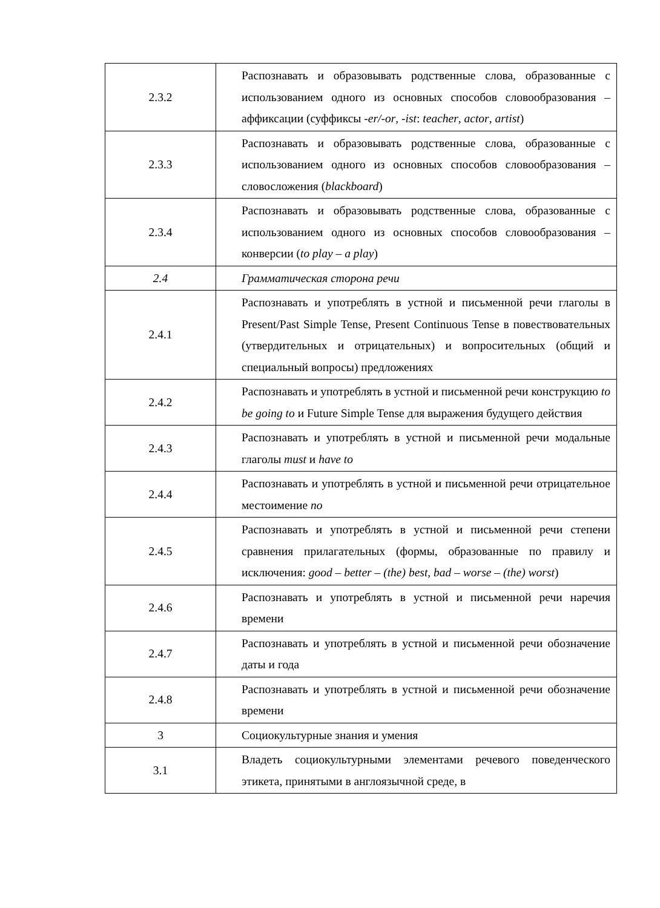| 2.3.2 | Распознавать и образовывать родственные слова, образованные с использованием одного из основных способов словообразования – аффиксации (суффиксы -er/-or , -ist : teacher , actor , artist ) |
| 2.3.3 | Распознавать и образовывать родственные слова, образованные с использованием одного из основных способов словообразования – словосложения ( blackboard ) |
| 2.3.4 | Распознавать и образовывать родственные слова, образованные с использованием одного из основных способов словообразования – конверсии ( to play – a play ) |
| 2.4 | Грамматическая сторона речи |
| 2.4.1 | Распознавать и употреблять в устной и письменной речи глаголы в Present/Past Simple Tense, Present Continuous Tense в повествовательных (утвердительных и отрицательных) и вопросительных (общий и специальный вопросы) предложениях |
| 2.4.2 | Распознавать и употреблять в устной и письменной речи конструкцию to be going to и Future Simple Tense для выражения будущего действия |
| 2.4.3 | Распознавать и употреблять в устной и письменной речи модальные глаголы must и have to |
| 2.4.4 | Распознавать и употреблять в устной и письменной речи отрицательное местоимение no |
| 2.4.5 | Распознавать и употреблять в устной и письменной речи степени сравнения прилагательных (формы, образованные по правилу и исключения: good – better – (the) best , bad – worse – (the) worst ) |
| 2.4.6 | Распознавать и употреблять в устной и письменной речи наречия времени |
| 2.4.7 | Распознавать и употреблять в устной и письменной речи обозначение даты и года |
| 2.4.8 | Распознавать и употреблять в устной и письменной речи обозначение времени |
| 3 | Социокультурные знания и умения |
| 3.1 | Владеть социокультурными элементами речевого поведенческого этикета, принятыми в англоязычной среде, в |